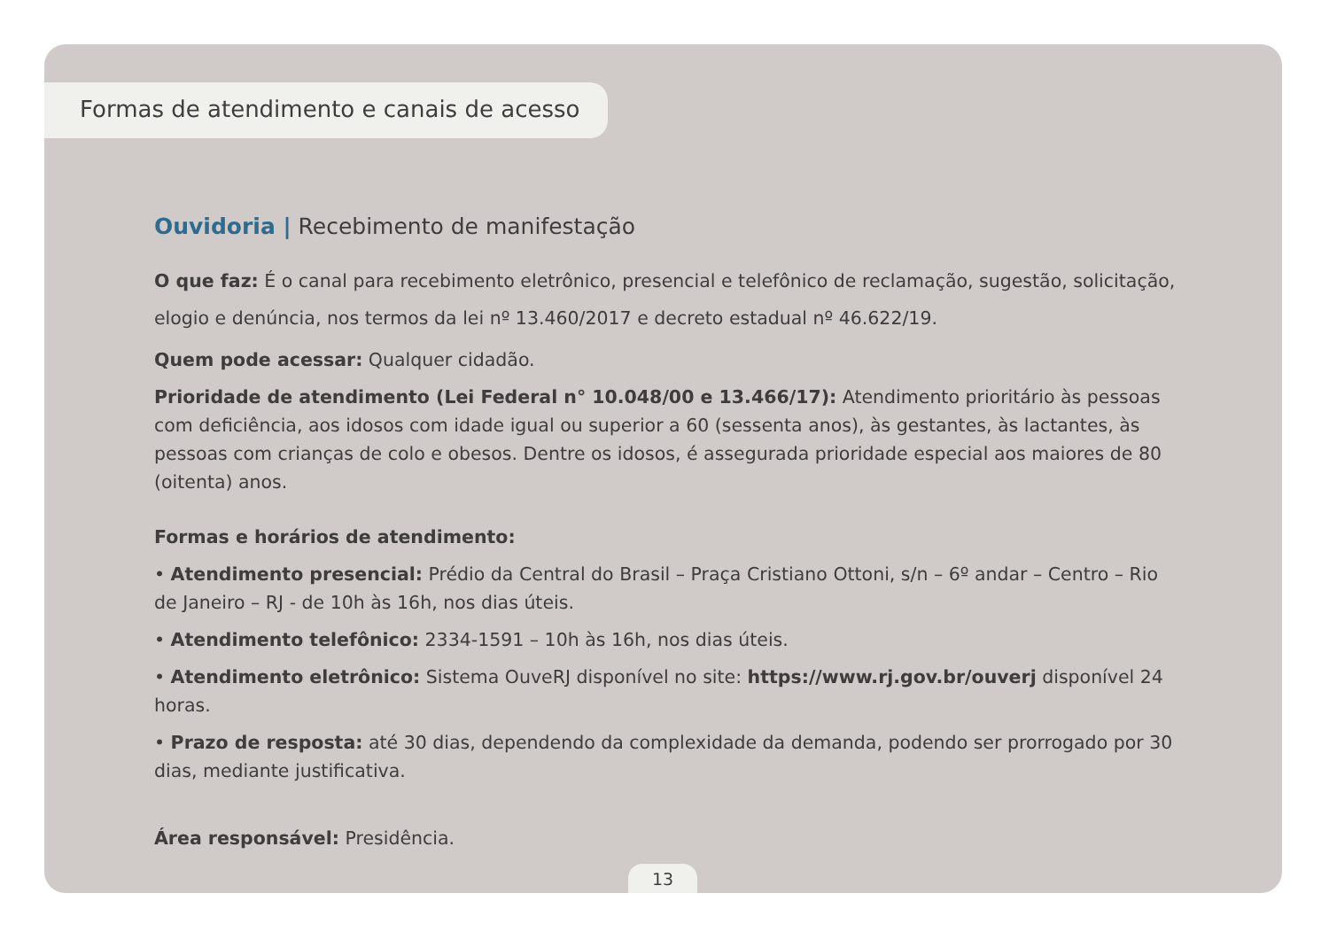Formas de atendimento e canais de acesso
Ouvidoria | Recebimento de manifestação
O que faz: É o canal para recebimento eletrônico, presencial e telefônico de reclamação, sugestão, solicitação, elogio e denúncia, nos termos da lei nº 13.460/2017 e decreto estadual nº 46.622/19.
Quem pode acessar: Qualquer cidadão.
Prioridade de atendimento (Lei Federal n° 10.048/00 e 13.466/17): Atendimento prioritário às pessoas com deficiência, aos idosos com idade igual ou superior a 60 (sessenta anos), às gestantes, às lactantes, às pessoas com crianças de colo e obesos. Dentre os idosos, é assegurada prioridade especial aos maiores de 80 (oitenta) anos.
Formas e horários de atendimento:
• Atendimento presencial: Prédio da Central do Brasil – Praça Cristiano Ottoni, s/n – 6º andar – Centro – Rio de Janeiro – RJ - de 10h às 16h, nos dias úteis.
• Atendimento telefônico: 2334-1591 – 10h às 16h, nos dias úteis.
• Atendimento eletrônico: Sistema OuveRJ disponível no site: https://www.rj.gov.br/ouverj disponível 24 horas.
• Prazo de resposta: até 30 dias, dependendo da complexidade da demanda, podendo ser prorrogado por 30 dias, mediante justificativa.
Área responsável: Presidência.
13